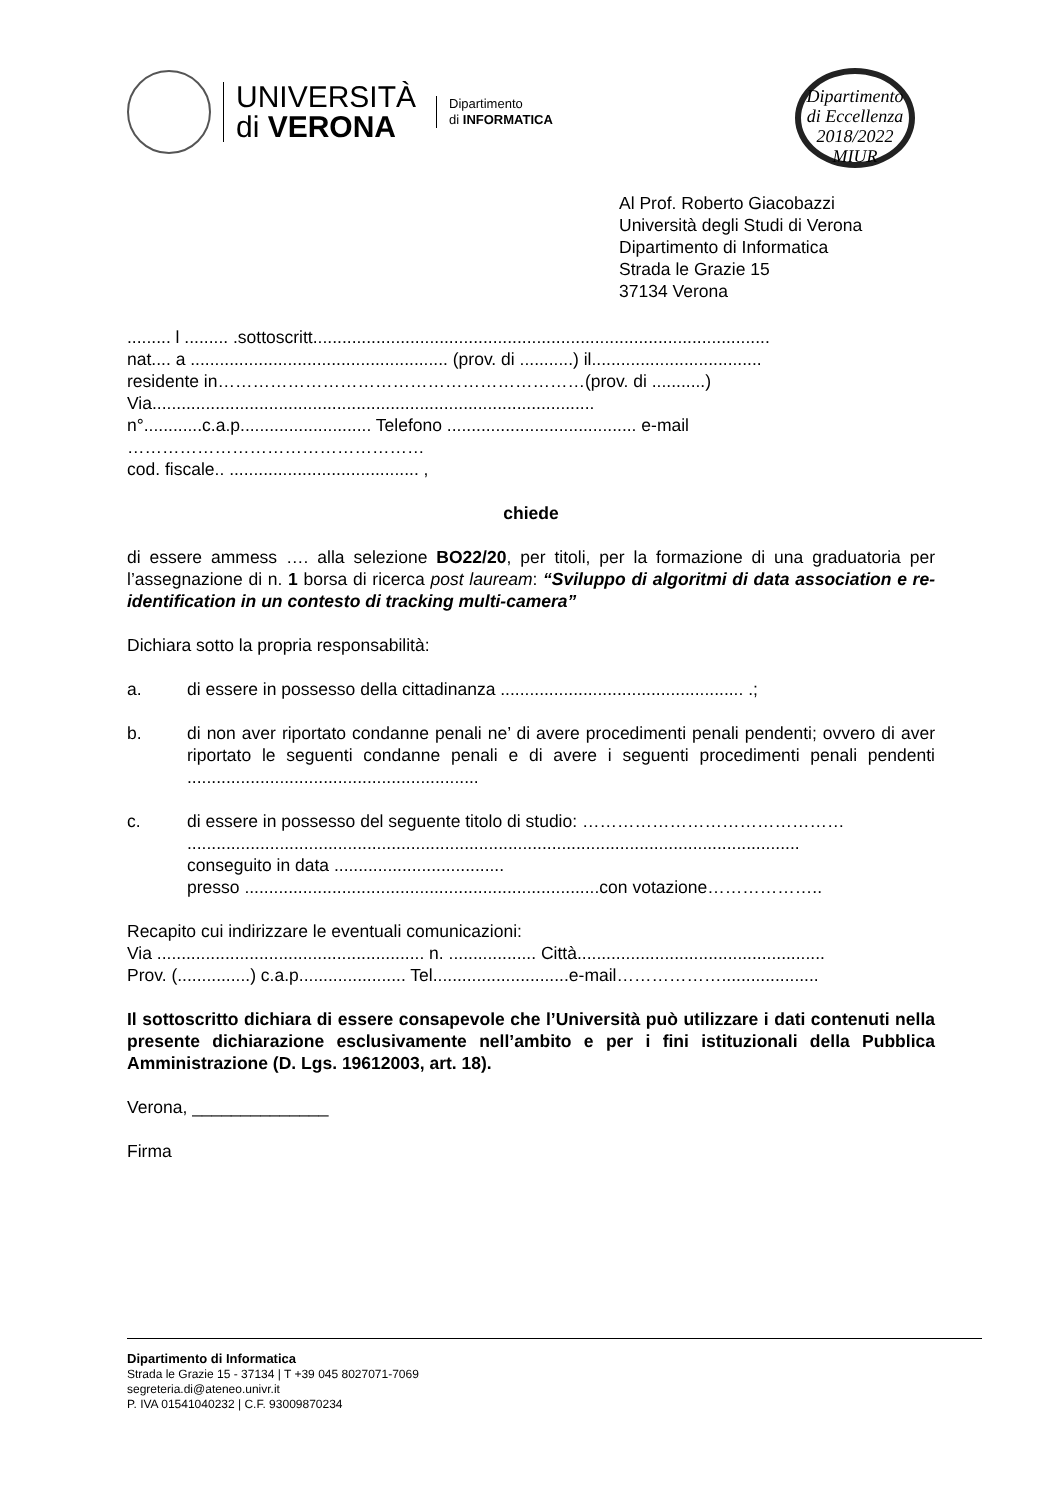UNIVERSITÀ
di VERONA
Dipartimento
di INFORMATICA
Dipartimento
di Eccellenza
2018/2022 MIUR
Al Prof. Roberto Giacobazzi
Università degli Studi di Verona
Dipartimento di Informatica
Strada le Grazie 15
37134 Verona
......... l ......... .sottoscritt..............................................................................................
nat.... a ..................................................... (prov. di ...........) il...................................
residente in………………………………………………………(prov. di ...........)
Via...........................................................................................
n°............c.a.p........................... Telefono ....................................... e-mail
……………………………………………
cod. fiscale.. ....................................... ,
chiede
di essere ammess …. alla selezione BO22/20, per titoli, per la formazione di una graduatoria per l’assegnazione di n. 1 borsa di ricerca post lauream: “Sviluppo di algoritmi di data association e re-identification in un contesto di tracking multi-camera”
Dichiara sotto la propria responsabilità:
a. di essere in possesso della cittadinanza .................................................. .;
b. di non aver riportato condanne penali ne’ di avere procedimenti penali pendenti; ovvero di aver riportato le seguenti condanne penali e di avere i seguenti procedimenti penali pendenti ............................................................
c. di essere in possesso del seguente titolo di studio: ………………………………………
..............................................................................................................................
conseguito in data ...................................
presso .........................................................................con votazione………………..
Recapito cui indirizzare le eventuali comunicazioni:
Via ....................................................... n. .................. Città...................................................
Prov. (...............) c.a.p...................... Tel............................e-mail………………....................
Il sottoscritto dichiara di essere consapevole che l’Università può utilizzare i dati contenuti nella presente dichiarazione esclusivamente nell’ambito e per i fini istituzionali della Pubblica Amministrazione (D. Lgs. 19612003, art. 18).
Verona, ______________
Firma
Dipartimento di Informatica
Strada le Grazie 15 - 37134 | T +39 045 8027071-7069
segreteria.di@ateneo.univr.it
P. IVA 01541040232 | C.F. 93009870234